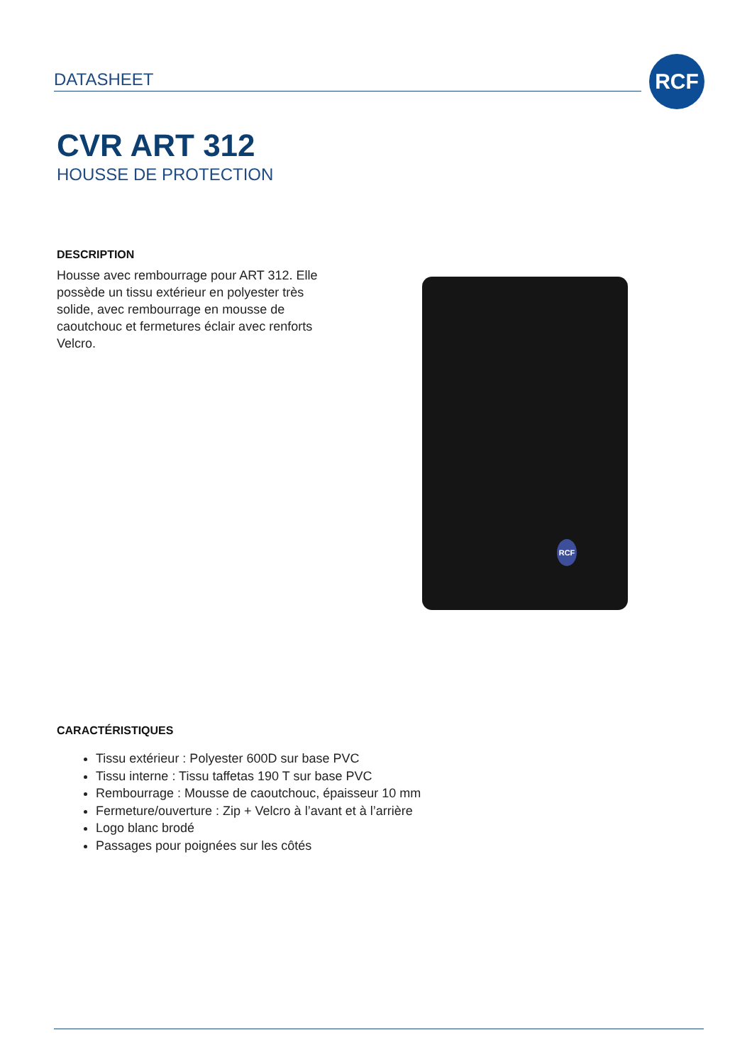DATASHEET
RCF
CVR ART 312
HOUSSE DE PROTECTION
DESCRIPTION
Housse avec rembourrage pour ART 312. Elle possède un tissu extérieur en polyester très solide, avec rembourrage en mousse de caoutchouc et fermetures éclair avec renforts Velcro.
CARACTÉRISTIQUES
Tissu extérieur : Polyester 600D sur base PVC
Tissu interne : Tissu taffetas 190 T sur base PVC
Rembourrage : Mousse de caoutchouc, épaisseur 10 mm
Fermeture/ouverture : Zip + Velcro à l’avant et à l’arrière
Logo blanc brodé
Passages pour poignées sur les côtés
RCF